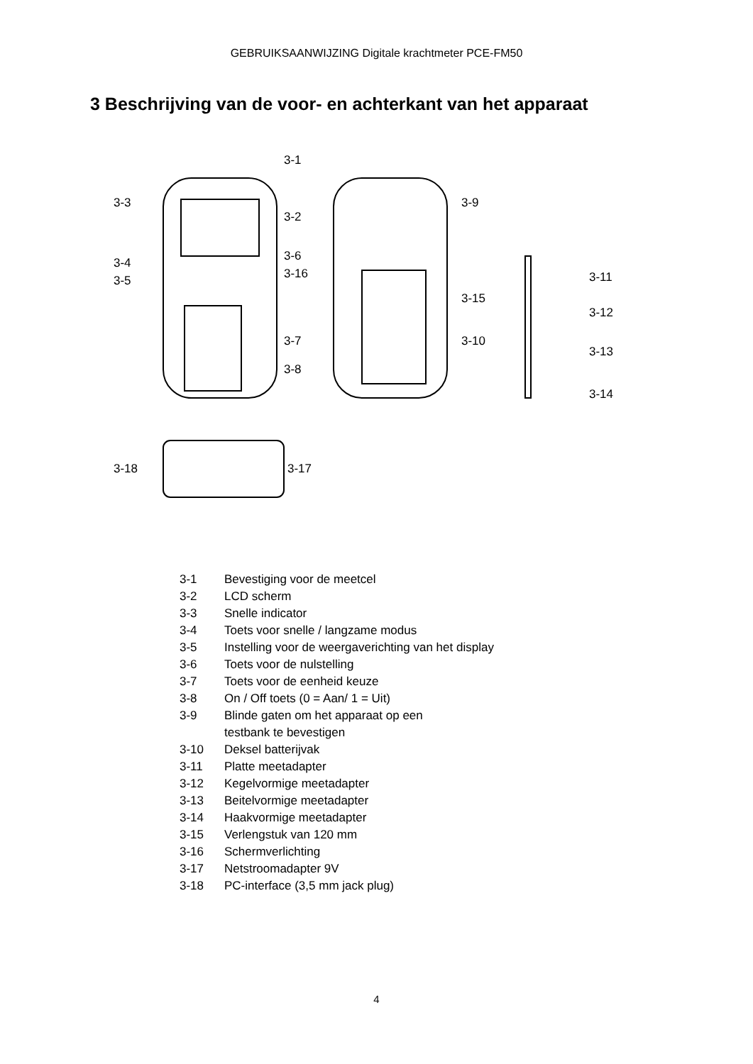GEBRUIKSAANWIJZING Digitale krachtmeter PCE-FM50
3 Beschrijving van de voor- en achterkant van het apparaat
3-3
3-1
3-2
3-4
3-6
3-16
3-5
3-7
3-8
3-9
3-15
3-10
3-11
3-12
3-13
3-14
3-18
3-17
3-1 Bevestiging voor de meetcel
3-2 LCD scherm
3-3 Snelle indicator
3-4 Toets voor snelle / langzame modus
3-5 Instelling voor de weergaverichting van het display
3-6 Toets voor de nulstelling
3-7 Toets voor de eenheid keuze
3-8 On / Off toets (0 = Aan/ 1 = Uit)
3-9 Blinde gaten om het apparaat op een
testbank te bevestigen
3-10 Deksel batterijvak
3-11 Platte meetadapter
3-12 Kegelvormige meetadapter
3-13 Beitelvormige meetadapter
3-14 Haakvormige meetadapter
3-15 Verlengstuk van 120 mm
3-16 Schermverlichting
3-17 Netstroomadapter 9V
3-18 PC-interface (3,5 mm jack plug)
4